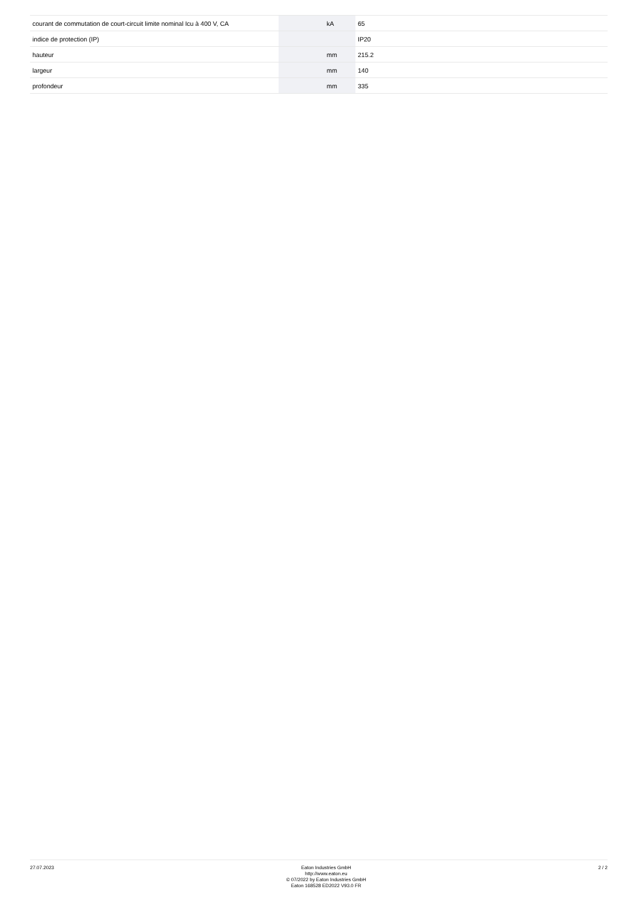| courant de commutation de court-circuit limite nominal Icu à 400 V, CA | | kA | 65 |
| indice de protection (IP) | | | IP20 |
| hauteur | | mm | 215.2 |
| largeur | | mm | 140 |
| profondeur | | mm | 335 |
27.07.2023
Eaton Industries GmbH
http://www.eaton.eu
© 07/2022 by Eaton Industries GmbH
Eaton 168528 ED2022 V93.0 FR
2 / 2